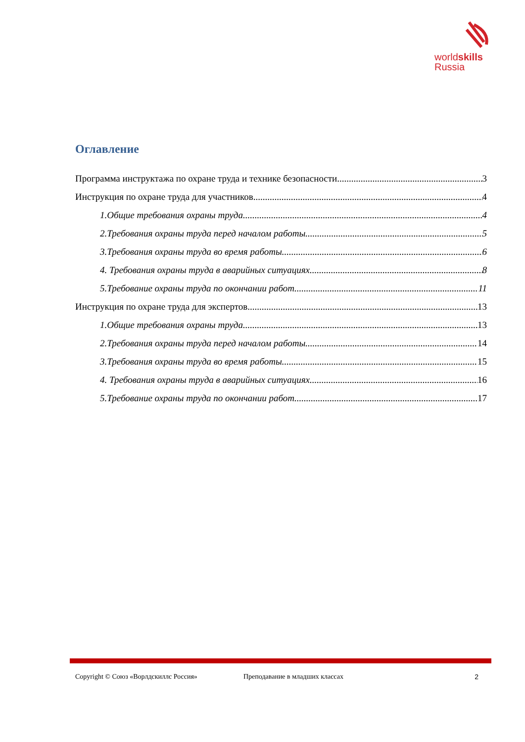worldskills
Russia
Оглавление
Программа инструктажа по охране труда и технике безопасности 3
Инструкция по охране труда для участников 4
1.Общие требования охраны труда 4
2.Требования охраны труда перед началом работы 5
3.Требования охраны труда во время работы 6
4. Требования охраны труда в аварийных ситуациях 8
5.Требование охраны труда по окончании работ 11
Инструкция по охране труда для экспертов 13
1.Общие требования охраны труда 13
2.Требования охраны труда перед началом работы 14
3.Требования охраны труда во время работы 15
4. Требования охраны труда в аварийных ситуациях 16
5.Требование охраны труда по окончании работ 17
Copyright © Союз «Ворлдскиллс Россия» Преподавание в младших классах 2